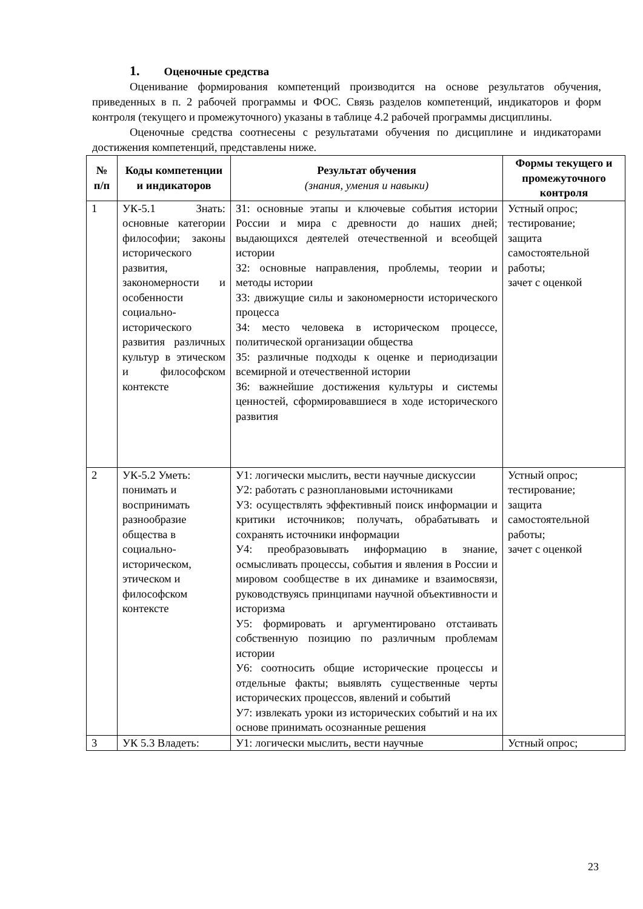1. Оценочные средства
Оценивание формирования компетенций производится на основе результатов обучения, приведенных в п. 2 рабочей программы и ФОС. Связь разделов компетенций, индикаторов и форм контроля (текущего и промежуточного) указаны в таблице 4.2 рабочей программы дисциплины.
Оценочные средства соотнесены с результатами обучения по дисциплине и индикаторами достижения компетенций, представлены ниже.
| № п/п | Коды компетенции и индикаторов | Результат обучения (знания, умения и навыки) | Формы текущего и промежуточного контроля |
| --- | --- | --- | --- |
| 1 | УК-5.1 Знать: основные категории философии; законы исторического развития, закономерности и особенности социально-исторического развития различных культур в этическом и философском контексте | З1: основные этапы и ключевые события истории России и мира с древности до наших дней; выдающихся деятелей отечественной и всеобщей истории З2: основные направления, проблемы, теории и методы истории З3: движущие силы и закономерности исторического процесса З4: место человека в историческом процессе, политической организации общества З5: различные подходы к оценке и периодизации всемирной и отечественной истории З6: важнейшие достижения культуры и системы ценностей, сформировавшиеся в ходе исторического развития | Устный опрос; тестирование; защита самостоятельной работы; зачет с оценкой |
| 2 | УК-5.2 Уметь: понимать и воспринимать разнообразие общества в социально-историческом, этическом и философском контексте | У1: логически мыслить, вести научные дискуссии У2: работать с разноплановыми источниками У3: осуществлять эффективный поиск информации и критики источников; получать, обрабатывать и сохранять источники информации У4: преобразовывать информацию в знание, осмысливать процессы, события и явления в России и мировом сообществе в их динамике и взаимосвязи, руководствуясь принципами научной объективности и историзма У5: формировать и аргументировано отстаивать собственную позицию по различным проблемам истории У6: соотносить общие исторические процессы и отдельные факты; выявлять существенные черты исторических процессов, явлений и событий У7: извлекать уроки из исторических событий и на их основе принимать осознанные решения | Устный опрос; тестирование; защита самостоятельной работы; зачет с оценкой |
| 3 | УК 5.3 Владеть: | У1: логически мыслить, вести научные | Устный опрос; |
23